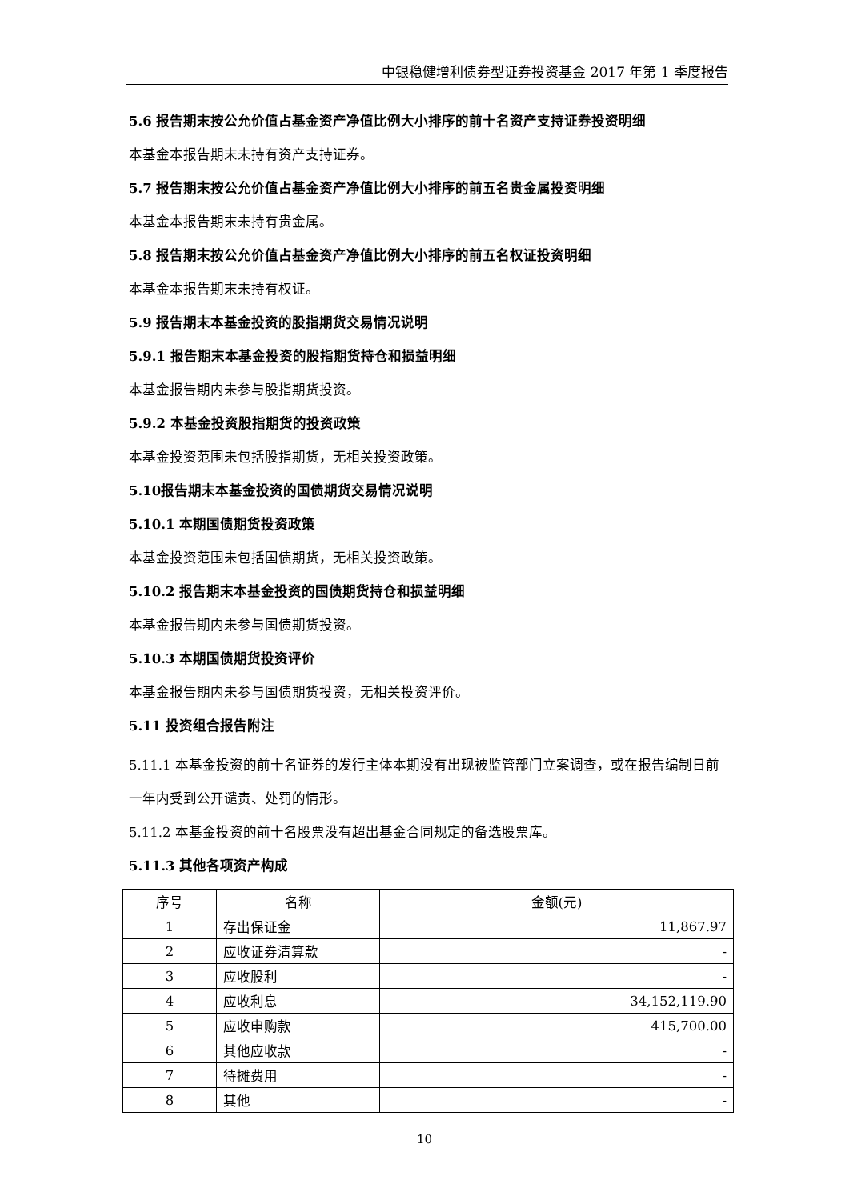中银稳健增利债券型证券投资基金 2017 年第 1 季度报告
5.6 报告期末按公允价值占基金资产净值比例大小排序的前十名资产支持证券投资明细
本基金本报告期末未持有资产支持证券。
5.7 报告期末按公允价值占基金资产净值比例大小排序的前五名贵金属投资明细
本基金本报告期末未持有贵金属。
5.8 报告期末按公允价值占基金资产净值比例大小排序的前五名权证投资明细
本基金本报告期末未持有权证。
5.9 报告期末本基金投资的股指期货交易情况说明
5.9.1 报告期末本基金投资的股指期货持仓和损益明细
本基金报告期内未参与股指期货投资。
5.9.2 本基金投资股指期货的投资政策
本基金投资范围未包括股指期货，无相关投资政策。
5.10报告期末本基金投资的国债期货交易情况说明
5.10.1 本期国债期货投资政策
本基金投资范围未包括国债期货，无相关投资政策。
5.10.2 报告期末本基金投资的国债期货持仓和损益明细
本基金报告期内未参与国债期货投资。
5.10.3 本期国债期货投资评价
本基金报告期内未参与国债期货投资，无相关投资评价。
5.11 投资组合报告附注
5.11.1 本基金投资的前十名证券的发行主体本期没有出现被监管部门立案调查，或在报告编制日前一年内受到公开谴责、处罚的情形。
5.11.2 本基金投资的前十名股票没有超出基金合同规定的备选股票库。
5.11.3 其他各项资产构成
| 序号 | 名称 | 金额(元) |
| --- | --- | --- |
| 1 | 存出保证金 | 11,867.97 |
| 2 | 应收证券清算款 | - |
| 3 | 应收股利 | - |
| 4 | 应收利息 | 34,152,119.90 |
| 5 | 应收申购款 | 415,700.00 |
| 6 | 其他应收款 | - |
| 7 | 待摊费用 | - |
| 8 | 其他 | - |
10